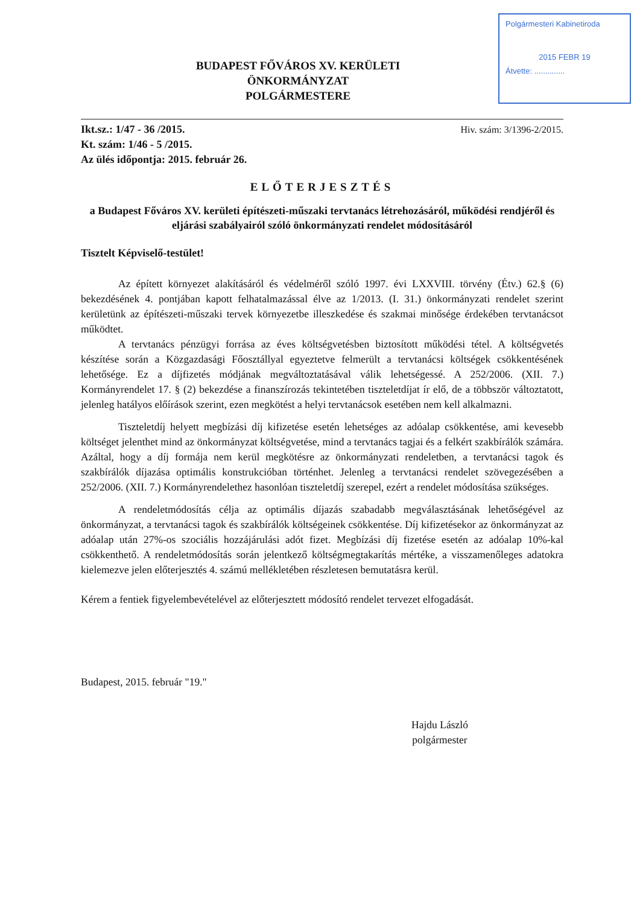Polgármesteri Kabinetiroda
2015 FEBR 19
Átvette: ..............
BUDAPEST FŐVÁROS XV. KERÜLETI
ÖNKORMÁNYZAT
POLGÁRMESTERE
Ikt.sz.: 1/47 - 36 /2015.
Kt. szám: 1/46 - 5 /2015.
Az ülés időpontja: 2015. február 26.
Hiv. szám: 3/1396-2/2015.
ELŐTERJESZTÉS
a Budapest Főváros XV. kerületi építészeti-műszaki tervtanács létrehozásáról, működési rendjéről és eljárási szabályairól szóló önkormányzati rendelet módosításáról
Tisztelt Képviselő-testület!
Az épített környezet alakításáról és védelméről szóló 1997. évi LXXVIII. törvény (Étv.) 62.§ (6) bekezdésének 4. pontjában kapott felhatalmazással élve az 1/2013. (I. 31.) önkormányzati rendelet szerint kerületünk az építészeti-műszaki tervek környezetbe illeszkedése és szakmai minősége érdekében tervtanácsot működtet.
A tervtanács pénzügyi forrása az éves költségvetésben biztosított működési tétel. A költségvetés készítése során a Közgazdasági Főosztállyal egyeztetve felmerült a tervtanácsi költségek csökkentésének lehetősége. Ez a díjfizetés módjának megváltoztatásával válik lehetségessé. A 252/2006. (XII. 7.) Kormányrendelet 17. § (2) bekezdése a finanszírozás tekintetében tiszteletdíjat ír elő, de a többször változtatott, jelenleg hatályos előírások szerint, ezen megkötést a helyi tervtanácsok esetében nem kell alkalmazni.
Tiszteletdíj helyett megbízási díj kifizetése esetén lehetséges az adóalap csökkentése, ami kevesebb költséget jelenthet mind az önkormányzat költségvetése, mind a tervtanács tagjai és a felkért szakbírálók számára. Azáltal, hogy a díj formája nem kerül megkötésre az önkormányzati rendeletben, a tervtanácsi tagok és szakbírálók díjazása optimális konstrukcióban történhet. Jelenleg a tervtanácsi rendelet szövegezésében a 252/2006. (XII. 7.) Kormányrendelethez hasonlóan tiszteletdíj szerepel, ezért a rendelet módosítása szükséges.
A rendeletmódosítás célja az optimális díjazás szabadabb megválasztásának lehetőségével az önkormányzat, a tervtanácsi tagok és szakbírálók költségeinek csökkentése. Díj kifizetésekor az önkormányzat az adóalap után 27%-os szociális hozzájárulási adót fizet. Megbízási díj fizetése esetén az adóalap 10%-kal csökkenthető. A rendeletmódosítás során jelentkező költségmegtakarítás mértéke, a visszamenőleges adatokra kielemezve jelen előterjesztés 4. számú mellékletében részletesen bemutatásra kerül.
Kérem a fentiek figyelembevételével az előterjesztett módosító rendelet tervezet elfogadását.
Budapest, 2015. február "19."
Hajdu László
polgármester